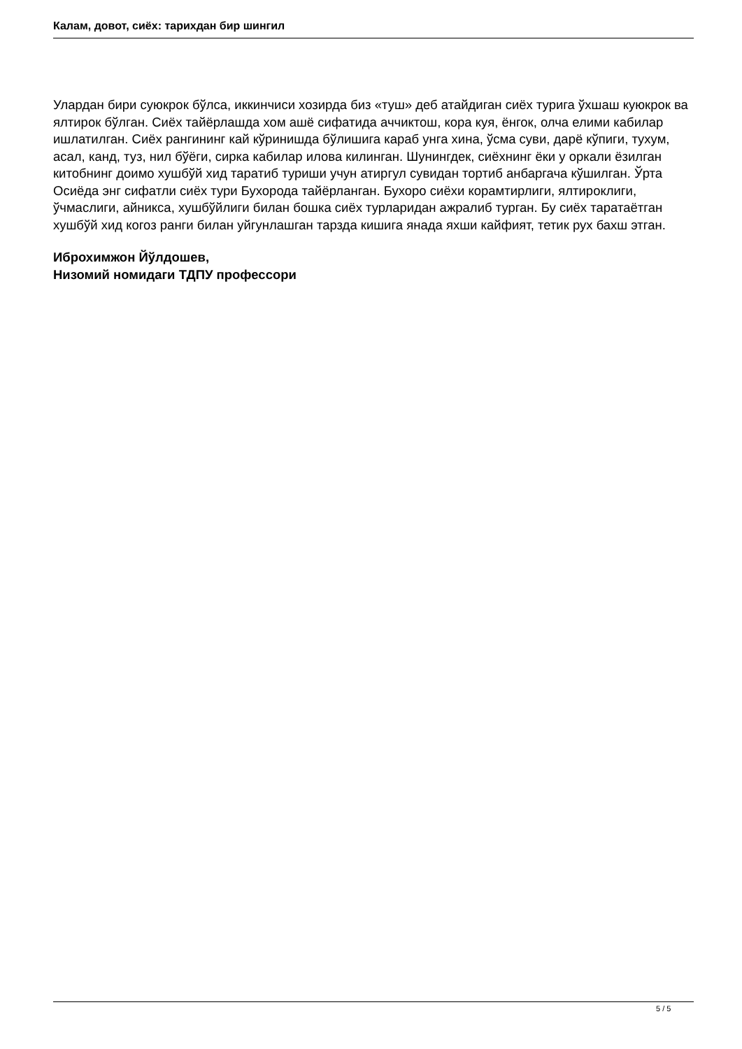Калам, довот, сиёх: тарихдан бир шингил
Улардан бири суюкрок бўлса, иккинчиси хозирда биз «туш» деб атайдиган сиёх турига ўхшаш куюкрок ва ялтирок бўлган. Сиёх тайёрлашда хом ашё сифатида аччиктош, кора куя, ёнгок, олча елими кабилар ишлатилган. Сиёх рангининг кай кўринишда бўлишига караб унга хина, ўсма суви, дарё кўпиги, тухум, асал, канд, туз, нил бўёги, сирка кабилар илова килинган. Шунингдек, сиёхнинг ёки у оркали ёзилган китобнинг доимо хушбўй хид таратиб туриши учун атиргул сувидан тортиб анбаргача кўшилган. Ўрта Осиёда энг сифатли сиёх тури Бухорода тайёрланган. Бухоро сиёхи корамтирлиги, ялтироклиги, ўчмаслиги, айникса, хушбўйлиги билан бошка сиёх турларидан ажралиб турган. Бу сиёх таратаётган хушбўй хид когоз ранги билан уйгунлашган тарзда кишига янада яхши кайфият, тетик рух бахш этган.
Иброхимжон Йўлдошев,
Низомий номидаги ТДПУ профессори
5 / 5